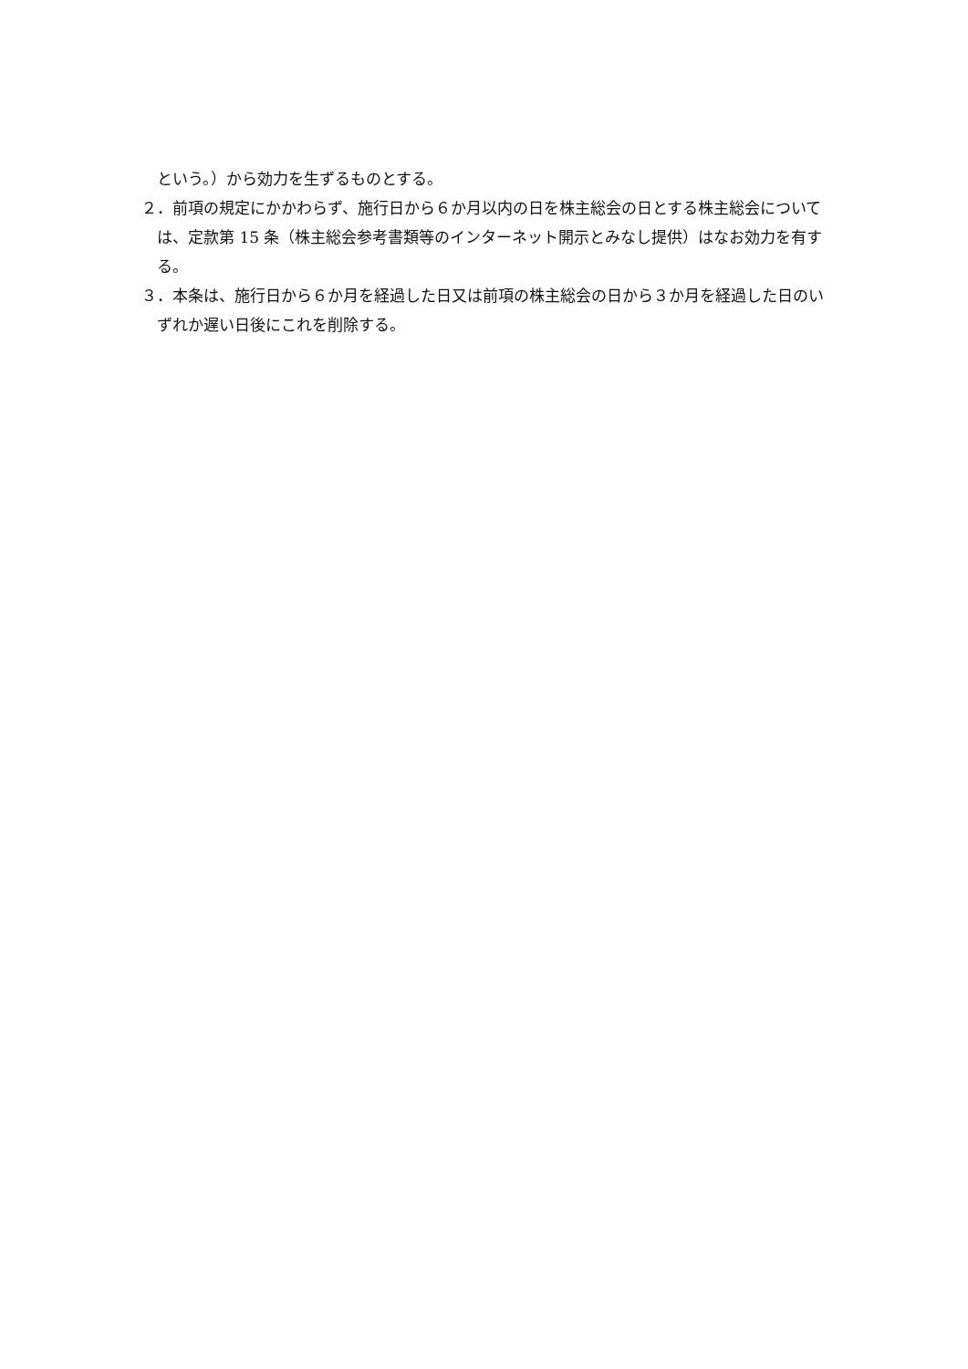という。）から効力を生ずるものとする。
２．前項の規定にかかわらず、施行日から６か月以内の日を株主総会の日とする株主総会については、定款第 15 条（株主総会参考書類等のインターネット開示とみなし提供）はなお効力を有する。
３．本条は、施行日から６か月を経過した日又は前項の株主総会の日から３か月を経過した日のいずれか遅い日後にこれを削除する。